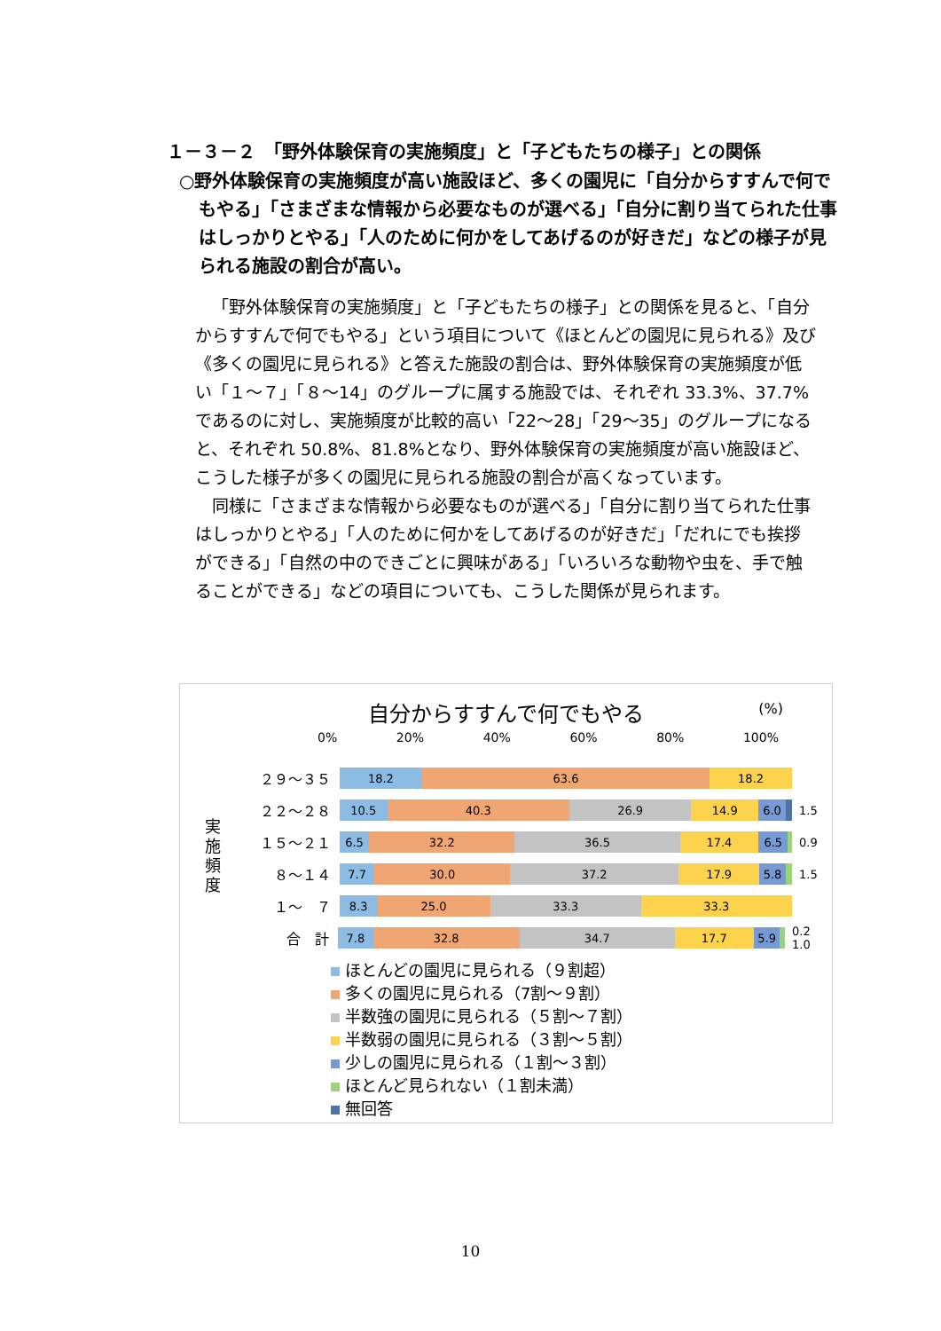１－３－２　「野外体験保育の実施頻度」と「子どもたちの様子」との関係
○野外体験保育の実施頻度が高い施設ほど、多くの園児に「自分からすすんで何でもやる」「さまざまな情報から必要なものが選べる」「自分に割り当てられた仕事はしっかりとやる」「人のために何かをしてあげるのが好きだ」などの様子が見られる施設の割合が高い。
「野外体験保育の実施頻度」と「子どもたちの様子」との関係を見ると、「自分からすすんで何でもやる」という項目について《ほとんどの園児に見られる》及び《多くの園児に見られる》と答えた施設の割合は、野外体験保育の実施頻度が低い「１～７」「８～14」のグループに属する施設では、それぞれ 33.3%、37.7%であるのに対し、実施頻度が比較的高い「22～28」「29～35」のグループになると、それぞれ 50.8%、81.8%となり、野外体験保育の実施頻度が高い施設ほど、こうした様子が多くの園児に見られる施設の割合が高くなっています。
同様に「さまざまな情報から必要なものが選べる」「自分に割り当てられた仕事はしっかりとやる」「人のために何かをしてあげるのが好きだ」「だれにでも挨拶ができる」「自然の中のできごとに興味がある」「いろいろな動物や虫を、手で触ることができる」などの項目についても、こうした関係が見られます。
自分からすすんで何でもやる
(%)
0% 20% 40% 60% 80% 100%
実施頻度
２９～３５
18.2 63.6 18.2
２２～２８
10.5 40.3 26.9 14.9 6.0
1.5
１５～２１
6.5 32.2 36.5 17.4 6.5
0.9
８～１４
7.7 30.0 37.2 17.9 5.8
1.5
１～　７
8.3 25.0 33.3 33.3
合　計
7.8 32.8 34.7 17.7 5.9
0.2 1.0
ほとんどの園児に見られる（９割超）
多くの園児に見られる（7割～９割）
半数強の園児に見られる（５割～７割）
半数弱の園児に見られる（３割～５割）
少しの園児に見られる（１割～３割）
ほとんど見られない（１割未満）
無回答
10